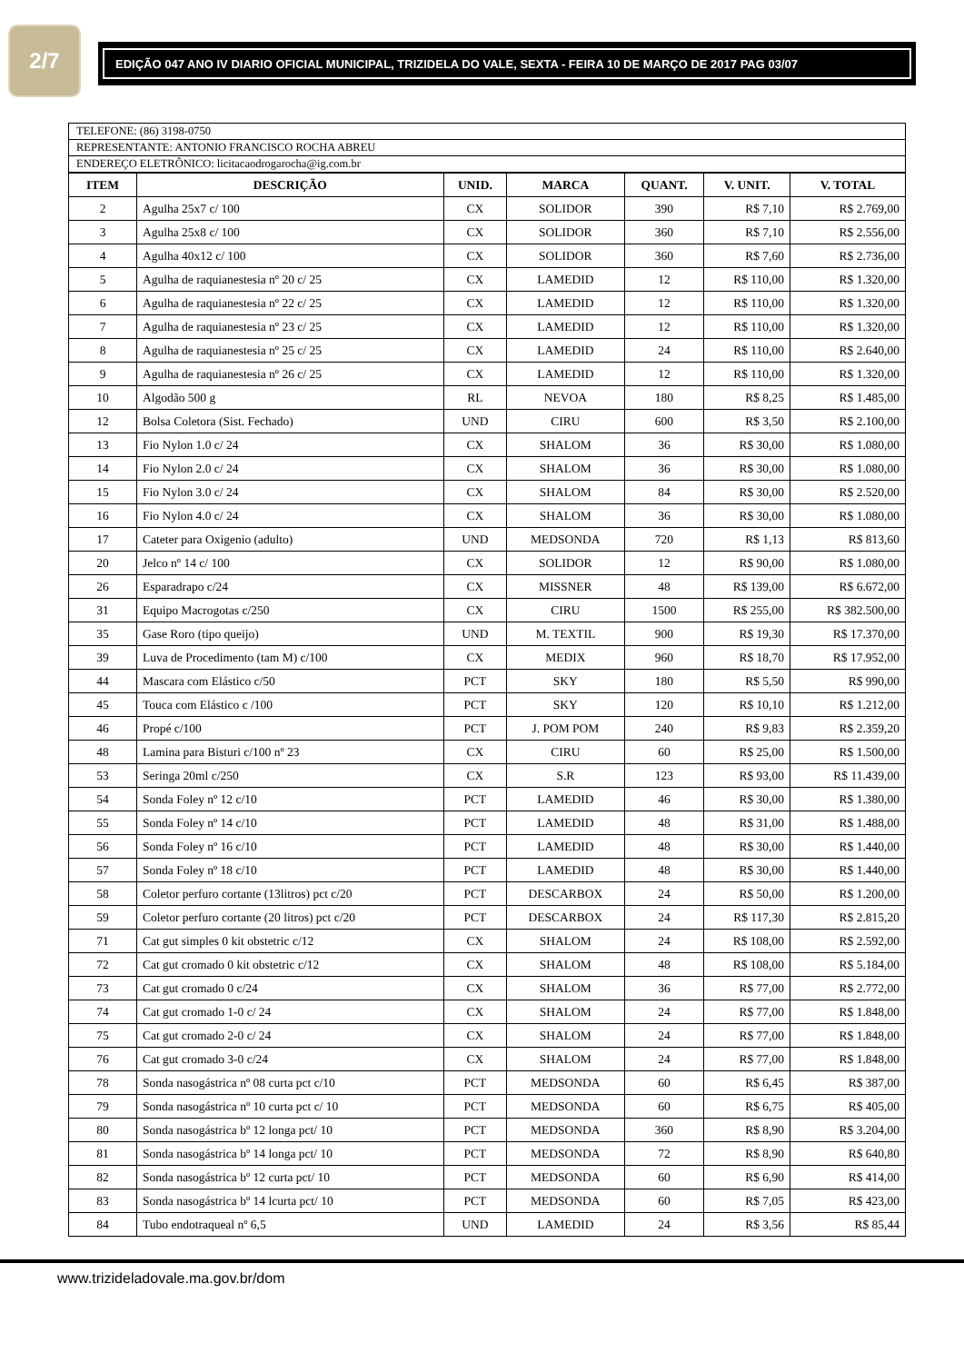2/7
EDIÇÃO 047 ANO IV DIARIO OFICIAL MUNICIPAL, TRIZIDELA DO VALE, SEXTA - FEIRA 10 DE MARÇO DE 2017 PAG 03/07
TELEFONE: (86) 3198-0750
REPRESENTANTE: ANTONIO FRANCISCO ROCHA ABREU
ENDEREÇO ELETRÔNICO: licitacaodrogarocha@ig.com.br
| ITEM | DESCRIÇÃO | UNID. | MARCA | QUANT. | V. UNIT. | V. TOTAL |
| --- | --- | --- | --- | --- | --- | --- |
| 2 | Agulha 25x7 c/ 100 | CX | SOLIDOR | 390 | R$ 7,10 | R$ 2.769,00 |
| 3 | Agulha 25x8 c/ 100 | CX | SOLIDOR | 360 | R$ 7,10 | R$ 2.556,00 |
| 4 | Agulha 40x12 c/ 100 | CX | SOLIDOR | 360 | R$ 7,60 | R$ 2.736,00 |
| 5 | Agulha de raquianestesia nº 20 c/ 25 | CX | LAMEDID | 12 | R$ 110,00 | R$ 1.320,00 |
| 6 | Agulha de raquianestesia nº 22 c/ 25 | CX | LAMEDID | 12 | R$ 110,00 | R$ 1.320,00 |
| 7 | Agulha de raquianestesia nº 23 c/ 25 | CX | LAMEDID | 12 | R$ 110,00 | R$ 1.320,00 |
| 8 | Agulha de raquianestesia nº 25 c/ 25 | CX | LAMEDID | 24 | R$ 110,00 | R$ 2.640,00 |
| 9 | Agulha de raquianestesia nº 26 c/ 25 | CX | LAMEDID | 12 | R$ 110,00 | R$ 1.320,00 |
| 10 | Algodão 500 g | RL | NEVOA | 180 | R$ 8,25 | R$ 1.485,00 |
| 12 | Bolsa Coletora (Sist. Fechado) | UND | CIRU | 600 | R$ 3,50 | R$ 2.100,00 |
| 13 | Fio Nylon 1.0 c/ 24 | CX | SHALOM | 36 | R$ 30,00 | R$ 1.080,00 |
| 14 | Fio Nylon 2.0 c/ 24 | CX | SHALOM | 36 | R$ 30,00 | R$ 1.080,00 |
| 15 | Fio Nylon 3.0 c/ 24 | CX | SHALOM | 84 | R$ 30,00 | R$ 2.520,00 |
| 16 | Fio Nylon 4.0 c/ 24 | CX | SHALOM | 36 | R$ 30,00 | R$ 1.080,00 |
| 17 | Cateter para Oxigenio (adulto) | UND | MEDSONDA | 720 | R$ 1,13 | R$ 813,60 |
| 20 | Jelco nº 14 c/ 100 | CX | SOLIDOR | 12 | R$ 90,00 | R$ 1.080,00 |
| 26 | Esparadrapo c/24 | CX | MISSNER | 48 | R$ 139,00 | R$ 6.672,00 |
| 31 | Equipo Macrogotas c/250 | CX | CIRU | 1500 | R$ 255,00 | R$ 382.500,00 |
| 35 | Gase Roro (tipo queijo) | UND | M. TEXTIL | 900 | R$ 19,30 | R$ 17.370,00 |
| 39 | Luva de Procedimento (tam M) c/100 | CX | MEDIX | 960 | R$ 18,70 | R$ 17.952,00 |
| 44 | Mascara com Elástico c/50 | PCT | SKY | 180 | R$ 5,50 | R$ 990,00 |
| 45 | Touca com Elástico c /100 | PCT | SKY | 120 | R$ 10,10 | R$ 1.212,00 |
| 46 | Propé c/100 | PCT | J. POM POM | 240 | R$ 9,83 | R$ 2.359,20 |
| 48 | Lamina para Bisturi c/100 nº 23 | CX | CIRU | 60 | R$ 25,00 | R$ 1.500,00 |
| 53 | Seringa 20ml c/250 | CX | S.R | 123 | R$ 93,00 | R$ 11.439,00 |
| 54 | Sonda Foley nº 12 c/10 | PCT | LAMEDID | 46 | R$ 30,00 | R$ 1.380,00 |
| 55 | Sonda Foley nº 14 c/10 | PCT | LAMEDID | 48 | R$ 31,00 | R$ 1.488,00 |
| 56 | Sonda Foley nº 16 c/10 | PCT | LAMEDID | 48 | R$ 30,00 | R$ 1.440,00 |
| 57 | Sonda Foley nº 18 c/10 | PCT | LAMEDID | 48 | R$ 30,00 | R$ 1.440,00 |
| 58 | Coletor perfuro cortante (13litros) pct c/20 | PCT | DESCARBOX | 24 | R$ 50,00 | R$ 1.200,00 |
| 59 | Coletor perfuro cortante (20 litros) pct c/20 | PCT | DESCARBOX | 24 | R$ 117,30 | R$ 2.815,20 |
| 71 | Cat gut simples 0 kit obstetric c/12 | CX | SHALOM | 24 | R$ 108,00 | R$ 2.592,00 |
| 72 | Cat gut cromado 0 kit obstetric c/12 | CX | SHALOM | 48 | R$ 108,00 | R$ 5.184,00 |
| 73 | Cat gut cromado 0 c/24 | CX | SHALOM | 36 | R$ 77,00 | R$ 2.772,00 |
| 74 | Cat gut cromado 1-0 c/ 24 | CX | SHALOM | 24 | R$ 77,00 | R$ 1.848,00 |
| 75 | Cat gut cromado 2-0 c/ 24 | CX | SHALOM | 24 | R$ 77,00 | R$ 1.848,00 |
| 76 | Cat gut cromado 3-0 c/24 | CX | SHALOM | 24 | R$ 77,00 | R$ 1.848,00 |
| 78 | Sonda nasogástrica nº 08 curta pct c/10 | PCT | MEDSONDA | 60 | R$ 6,45 | R$ 387,00 |
| 79 | Sonda nasogástrica nº 10 curta pct c/ 10 | PCT | MEDSONDA | 60 | R$ 6,75 | R$ 405,00 |
| 80 | Sonda nasogástrica bº 12 longa pct/ 10 | PCT | MEDSONDA | 360 | R$ 8,90 | R$ 3.204,00 |
| 81 | Sonda nasogástrica bº 14 longa pct/ 10 | PCT | MEDSONDA | 72 | R$ 8,90 | R$ 640,80 |
| 82 | Sonda nasogástrica bº 12 curta pct/ 10 | PCT | MEDSONDA | 60 | R$ 6,90 | R$ 414,00 |
| 83 | Sonda nasogástrica bº 14 lcurta pct/ 10 | PCT | MEDSONDA | 60 | R$ 7,05 | R$ 423,00 |
| 84 | Tubo endotraqueal nº 6,5 | UND | LAMEDID | 24 | R$ 3,56 | R$ 85,44 |
www.trizideladovale.ma.gov.br/dom